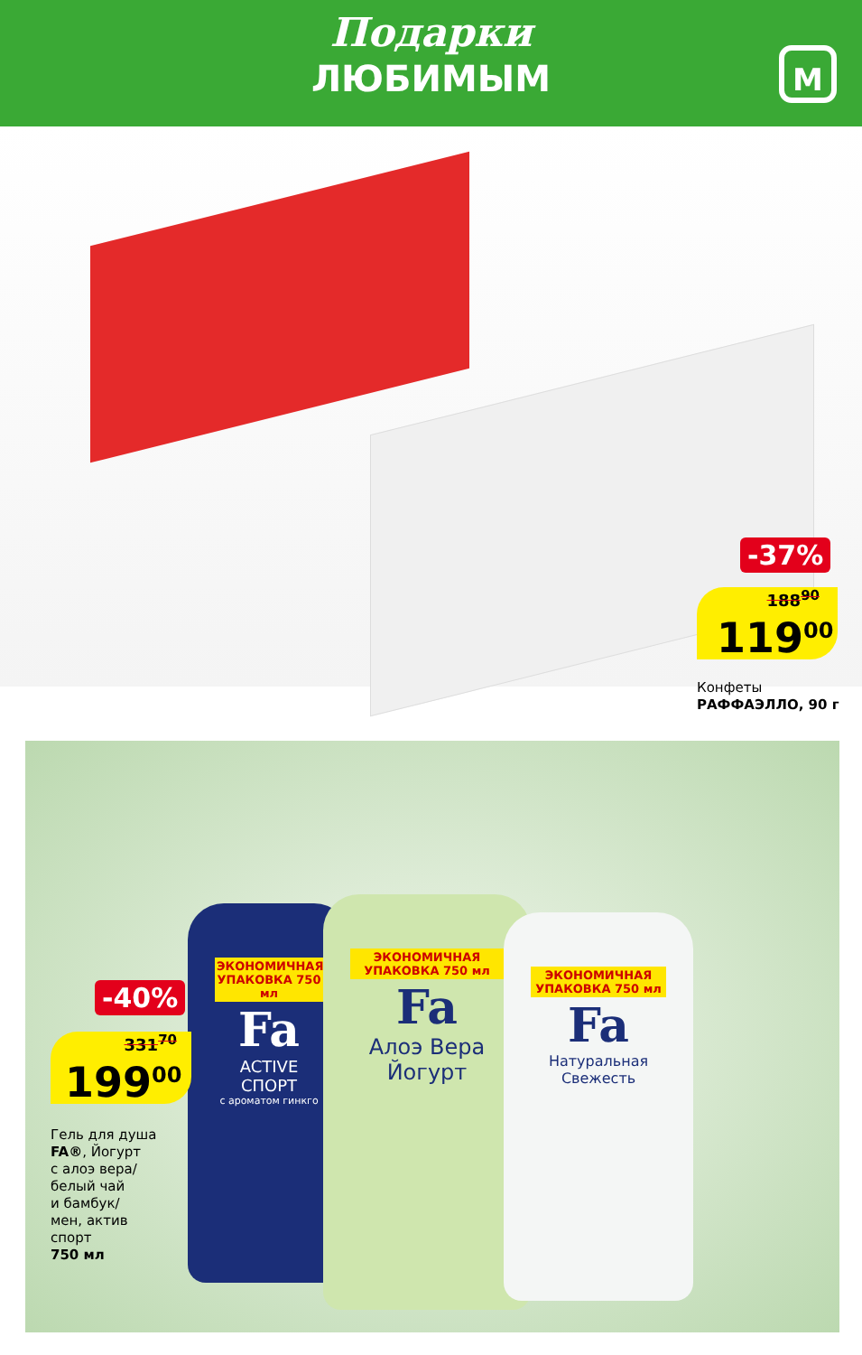Подарки
ЛЮБИМЫМ
М
-37%
188<sup>90</sup>
119<sup>00</sup>
Конфеты
РАФФАЭЛЛО, 90 г
ЭКОНОМИЧНАЯ УПАКОВКА 750 мл
Fa
ACTIVE
СПОРТ
с ароматом гинкго
ЭКОНОМИЧНАЯ УПАКОВКА 750 мл
Fa
Алоэ Вера
Йогурт
ЭКОНОМИЧНАЯ УПАКОВКА 750 мл
Fa
Натуральная
Свежесть
-40%
331<sup>70</sup>
199<sup>00</sup>
Гель для душа
FA®, Йогурт
с алоэ вера/
белый чай
и бамбук/
мен, актив
спорт
750 мл